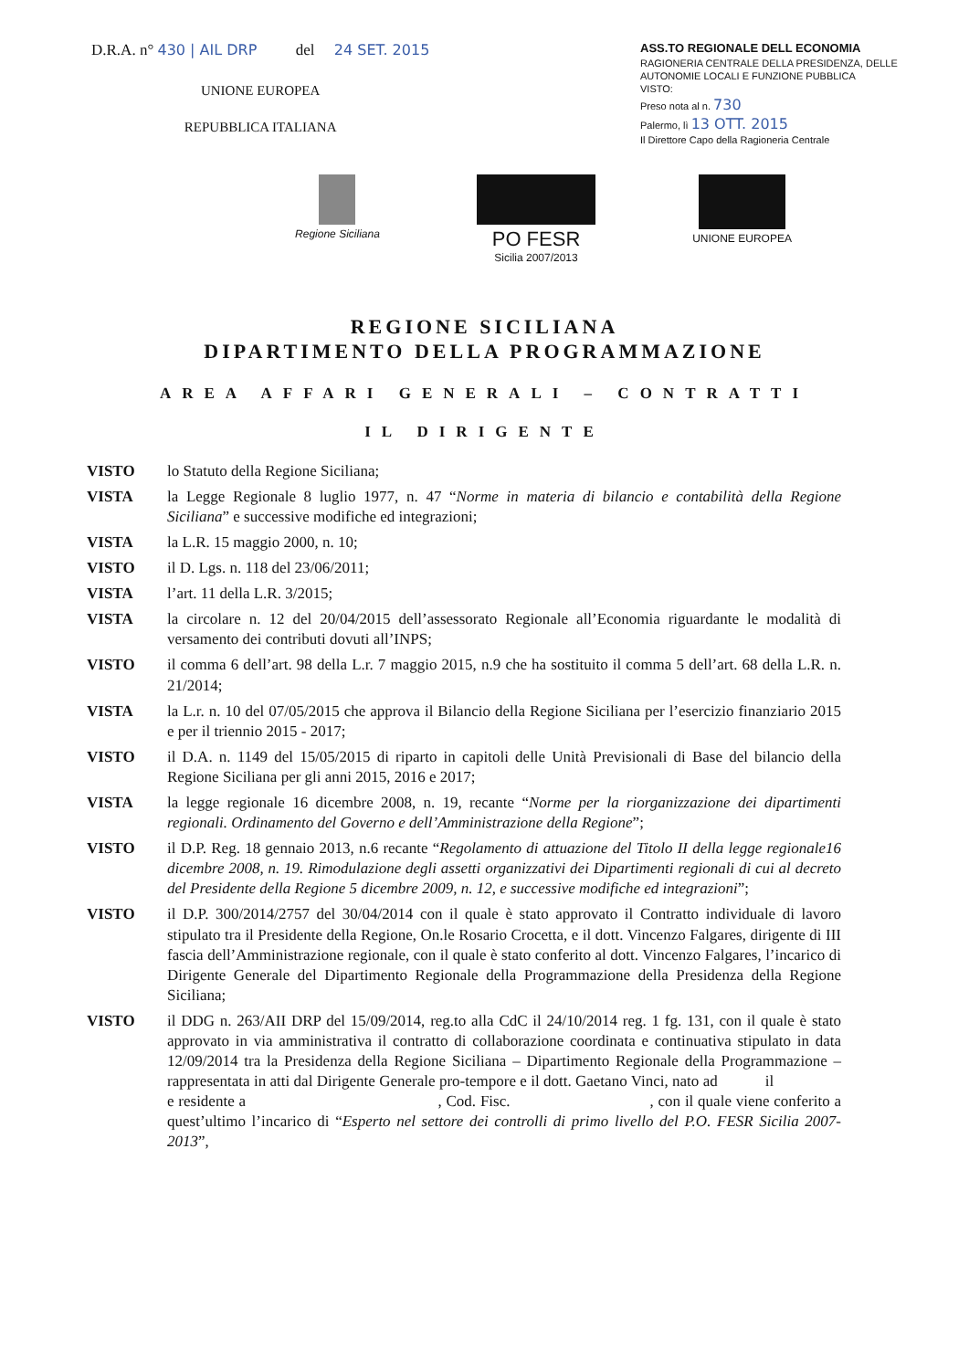D.R.A. n° 430 | AIL DRP del 24 SET. 2015
UNIONE EUROPEA
REPUBBLICA ITALIANA
ASS.TO REGIONALE DELL ECONOMIA
RAGIONERIA CENTRALE DELLA PRESIDENZA, DELLE AUTONOMIE LOCALI E FUNZIONE PUBBLICA
VISTO:
Preso nota al n. 730
Palermo, lì 13 OTT. 2015
Il Direttore Capo della Ragioneria Centrale
Regione Siciliana
PO FESR
Sicilia 2007/2013
UNIONE EUROPEA
REGIONE SICILIANA
DIPARTIMENTO DELLA PROGRAMMAZIONE
AREA AFFARI GENERALI – CONTRATTI
IL DIRIGENTE
VISTO lo Statuto della Regione Siciliana;
VISTA la Legge Regionale 8 luglio 1977, n. 47 “Norme in materia di bilancio e contabilità della Regione Siciliana” e successive modifiche ed integrazioni;
VISTA la L.R. 15 maggio 2000, n. 10;
VISTO il D. Lgs. n. 118 del 23/06/2011;
VISTA l’art. 11 della L.R. 3/2015;
VISTA la circolare n. 12 del 20/04/2015 dell’assessorato Regionale all’Economia riguardante le modalità di versamento dei contributi dovuti all’INPS;
VISTO il comma 6 dell’art. 98 della L.r. 7 maggio 2015, n.9 che ha sostituito il comma 5 dell’art. 68 della L.R. n. 21/2014;
VISTA la L.r. n. 10 del 07/05/2015 che approva il Bilancio della Regione Siciliana per l’esercizio finanziario 2015 e per il triennio 2015 - 2017;
VISTO il D.A. n. 1149 del 15/05/2015 di riparto in capitoli delle Unità Previsionali di Base del bilancio della Regione Siciliana per gli anni 2015, 2016 e 2017;
VISTA la legge regionale 16 dicembre 2008, n. 19, recante “Norme per la riorganizzazione dei dipartimenti regionali. Ordinamento del Governo e dell’Amministrazione della Regione”;
VISTO il D.P. Reg. 18 gennaio 2013, n.6 recante “Regolamento di attuazione del Titolo II della legge regionale16 dicembre 2008, n. 19. Rimodulazione degli assetti organizzativi dei Dipartimenti regionali di cui al decreto del Presidente della Regione 5 dicembre 2009, n. 12, e successive modifiche ed integrazioni”;
VISTO il D.P. 300/2014/2757 del 30/04/2014 con il quale è stato approvato il Contratto individuale di lavoro stipulato tra il Presidente della Regione, On.le Rosario Crocetta, e il dott. Vincenzo Falgares, dirigente di III fascia dell’Amministrazione regionale, con il quale è stato conferito al dott. Vincenzo Falgares, l’incarico di Dirigente Generale del Dipartimento Regionale della Programmazione della Presidenza della Regione Siciliana;
VISTO il DDG n. 263/AII DRP del 15/09/2014, reg.to alla CdC il 24/10/2014 reg. 1 fg. 131, con il quale è stato approvato in via amministrativa il contratto di collaborazione coordinata e continuativa stipulato in data 12/09/2014 tra la Presidenza della Regione Siciliana – Dipartimento Regionale della Programmazione – rappresentata in atti dal Dirigente Generale pro-tempore e il dott. Gaetano Vinci, nato ad il e residente a , Cod. Fisc. , con il quale viene conferito a quest’ultimo l’incarico di “Esperto nel settore dei controlli di primo livello del P.O. FESR Sicilia 2007-2013”,